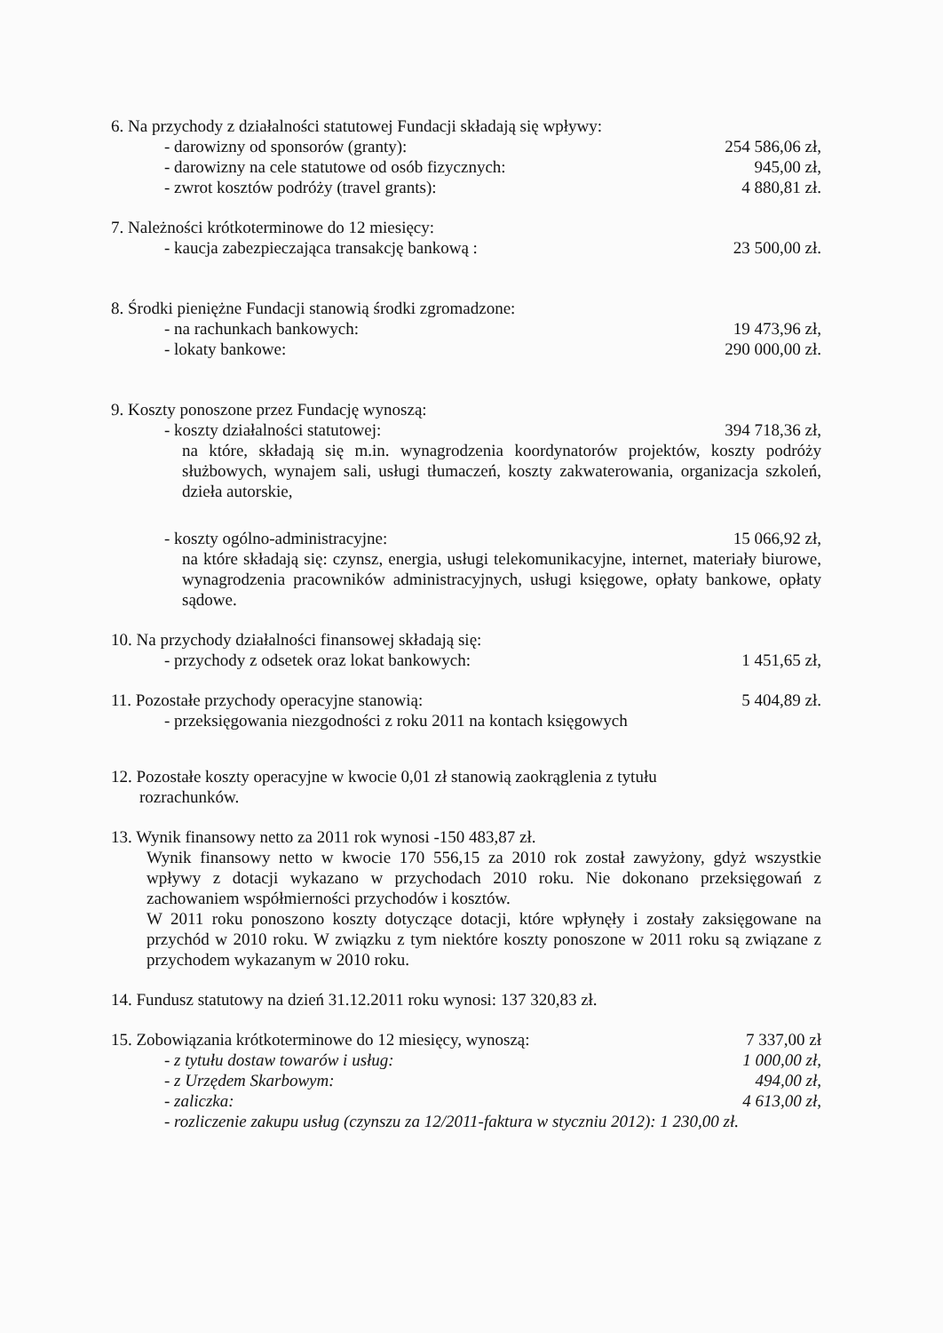6. Na przychody z działalności statutowej Fundacji składają się wpływy:
- darowizny od sponsorów (granty): 254 586,06 zł,
- darowizny na cele statutowe od osób fizycznych: 945,00 zł,
- zwrot kosztów podróży (travel grants): 4 880,81 zł.
7. Należności krótkoterminowe do 12 miesięcy:
- kaucja zabezpieczająca transakcję bankową : 23 500,00 zł.
8. Środki pieniężne Fundacji stanowią środki zgromadzone:
- na rachunkach bankowych: 19 473,96 zł,
- lokaty bankowe: 290 000,00 zł.
9. Koszty ponoszone przez Fundację wynoszą:
- koszty działalności statutowej: 394 718,36 zł,
na które, składają się m.in. wynagrodzenia koordynatorów projektów, koszty podróży służbowych, wynajem sali, usługi tłumaczeń, koszty zakwaterowania, organizacja szkoleń, dzieła autorskie,
- koszty ogólno-administracyjne: 15 066,92 zł,
na które składają się: czynsz, energia, usługi telekomunikacyjne, internet, materiały biurowe, wynagrodzenia pracowników administracyjnych, usługi księgowe, opłaty bankowe, opłaty sądowe.
10. Na przychody działalności finansowej składają się:
- przychody z odsetek oraz lokat bankowych: 1 451,65 zł,
11. Pozostałe przychody operacyjne stanowią: 5 404,89 zł.
- przeksięgowania niezgodności z roku 2011 na kontach księgowych
12. Pozostałe koszty operacyjne w kwocie 0,01 zł stanowią zaokrąglenia z tytułu
rozrachunków.
13. Wynik finansowy netto za 2011 rok wynosi -150 483,87 zł.
Wynik finansowy netto w kwocie 170 556,15 za 2010 rok został zawyżony, gdyż wszystkie wpływy z dotacji wykazano w przychodach 2010 roku. Nie dokonano przeksięgowań z zachowaniem współmierności przychodów i kosztów.
W 2011 roku ponoszono koszty dotyczące dotacji, które wpłynęły i zostały zaksięgowane na przychód w 2010 roku. W związku z tym niektóre koszty ponoszone w 2011 roku są związane z przychodem wykazanym w 2010 roku.
14. Fundusz statutowy na dzień 31.12.2011 roku wynosi: 137 320,83 zł.
15. Zobowiązania krótkoterminowe do 12 miesięcy, wynoszą: 7 337,00 zł
- z tytułu dostaw towarów i usług: 1 000,00 zł,
- z Urzędem Skarbowym: 494,00 zł,
- zaliczka: 4 613,00 zł,
- rozliczenie zakupu usług (czynszu za 12/2011-faktura w styczniu 2012): 1 230,00 zł.